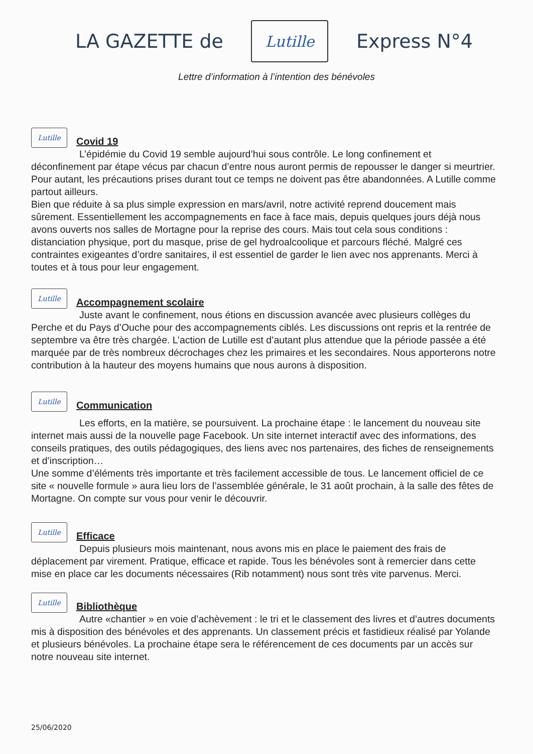LA GAZETTE de
Lutille
Express N°4
Lettre d’information à l’intention des bénévoles
Lutille
Covid 19
L’épidémie du Covid 19 semble aujourd’hui sous contrôle. Le long confinement et déconfinement par étape vécus par chacun d’entre nous auront permis de repousser le danger si meurtrier. Pour autant, les précautions prises durant tout ce temps ne doivent pas être abandonnées. A Lutille comme partout ailleurs.
Bien que réduite à sa plus simple expression en mars/avril, notre activité reprend doucement mais sûrement. Essentiellement les accompagnements en face à face mais, depuis quelques jours déjà nous avons ouverts nos salles de Mortagne pour la reprise des cours. Mais tout cela sous conditions : distanciation physique, port du masque, prise de gel hydroalcoolique et parcours fléché. Malgré ces contraintes exigeantes d’ordre sanitaires, il est essentiel de garder le lien avec nos apprenants. Merci à toutes et à tous pour leur engagement.
Lutille
Accompagnement scolaire
Juste avant le confinement, nous étions en discussion avancée avec plusieurs collèges du Perche et du Pays d’Ouche pour des accompagnements ciblés. Les discussions ont repris et la rentrée de septembre va être très chargée. L’action de Lutille est d’autant plus attendue que la période passée a été marquée par de très nombreux décrochages chez les primaires et les secondaires. Nous apporterons notre contribution à la hauteur des moyens humains que nous aurons à disposition.
Lutille
Communication
Les efforts, en la matière, se poursuivent. La prochaine étape : le lancement du nouveau site internet mais aussi de la nouvelle page Facebook. Un site internet interactif avec des informations, des conseils pratiques, des outils pédagogiques, des liens avec nos partenaires, des fiches de renseignements et d’inscription…
Une somme d’éléments très importante et très facilement accessible de tous. Le lancement officiel de ce site « nouvelle formule » aura lieu lors de l’assemblée générale, le 31 août prochain, à la salle des fêtes de Mortagne. On compte sur vous pour venir le découvrir.
Lutille
Efficace
Depuis plusieurs mois maintenant, nous avons mis en place le paiement des frais de déplacement par virement. Pratique, efficace et rapide. Tous les bénévoles sont à remercier dans cette mise en place car les documents nécessaires (Rib notamment) nous sont très vite parvenus. Merci.
Lutille
Bibliothèque
Autre «chantier » en voie d’achèvement : le tri et le classement des livres et d’autres documents mis à disposition des bénévoles et des apprenants. Un classement précis et fastidieux réalisé par Yolande et plusieurs bénévoles. La prochaine étape sera le référencement de ces documents par un accès sur notre nouveau site internet.
25/06/2020